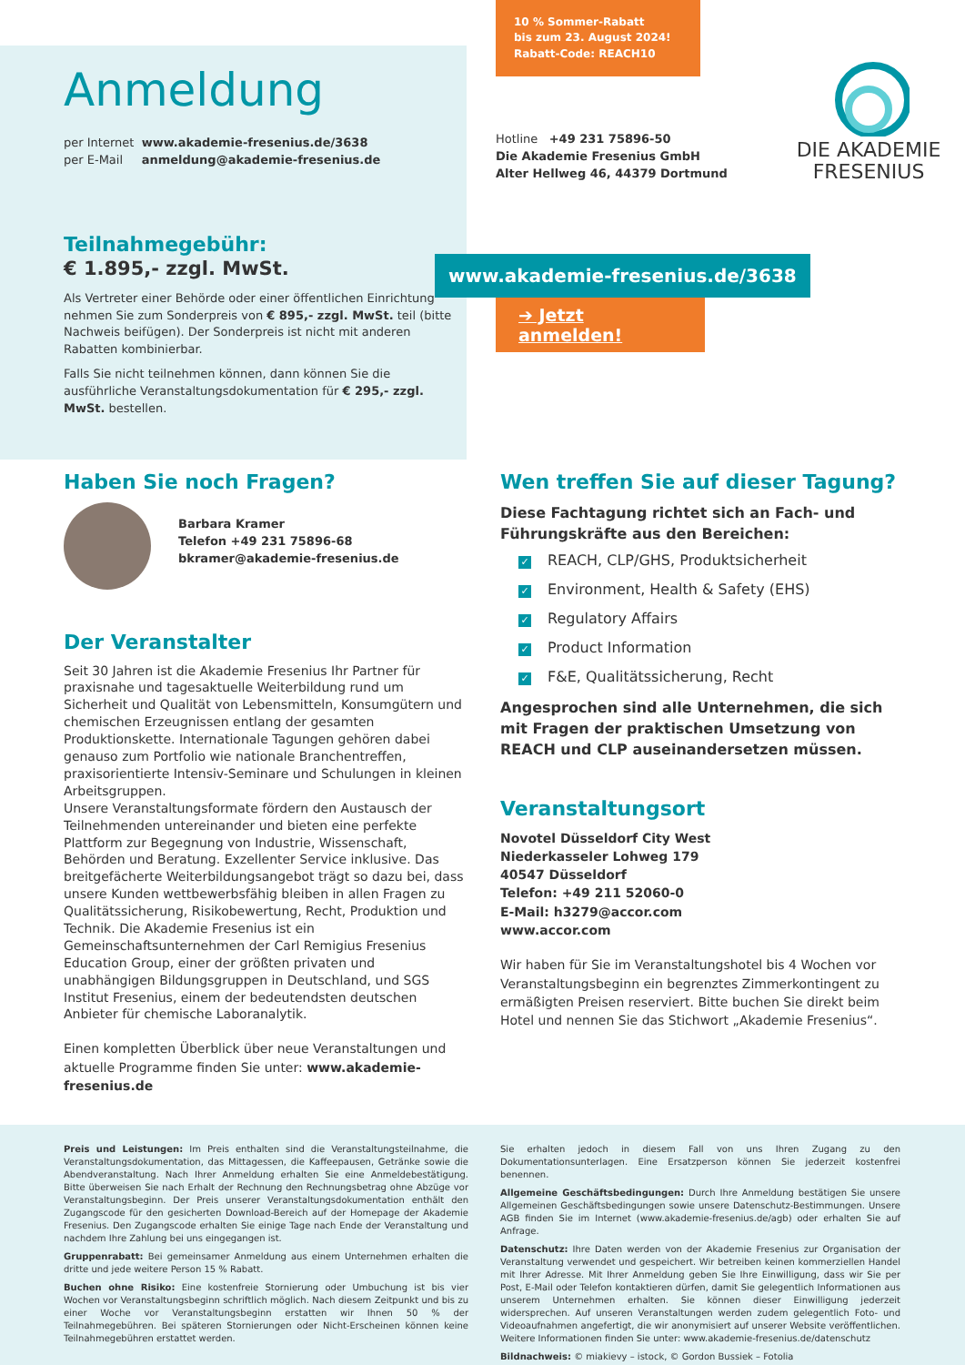Anmeldung
per Internet www.akademie-fresenius.de/3638
per E-Mail anmeldung@akademie-fresenius.de
Teilnahmegebühr:
€ 1.895,- zzgl. MwSt.
Als Vertreter einer Behörde oder einer öffentlichen Einrichtung nehmen Sie zum Sonderpreis von € 895,- zzgl. MwSt. teil (bitte Nachweis beifügen). Der Sonderpreis ist nicht mit anderen Rabatten kombinierbar.
Falls Sie nicht teilnehmen können, dann können Sie die ausführliche Veranstaltungsdokumentation für € 295,- zzgl. MwSt. bestellen.
10 % Sommer-Rabatt
bis zum 23. August 2024!
Rabatt-Code: REACH10
Hotline +49 231 75896-50
Die Akademie Fresenius GmbH
Alter Hellweg 46, 44379 Dortmund
DIE AKADEMIE
FRESENIUS
www.akademie-fresenius.de/3638
➔ Jetzt anmelden!
Haben Sie noch Fragen?
Barbara Kramer
Telefon +49 231 75896-68
bkramer@akademie-fresenius.de
Der Veranstalter
Seit 30 Jahren ist die Akademie Fresenius Ihr Partner für praxisnahe und tagesaktuelle Weiterbildung rund um Sicherheit und Qualität von Lebensmitteln, Konsumgütern und chemischen Erzeugnissen entlang der gesamten Produktionskette. Internationale Tagungen gehören dabei genauso zum Portfolio wie nationale Branchentreffen, praxisorientierte Intensiv-Seminare und Schulungen in kleinen Arbeitsgruppen.
Unsere Veranstaltungsformate fördern den Austausch der Teilnehmenden untereinander und bieten eine perfekte Plattform zur Begegnung von Industrie, Wissenschaft, Behörden und Beratung. Exzellenter Service inklusive. Das breitgefächerte Weiterbildungsangebot trägt so dazu bei, dass unsere Kunden wettbewerbsfähig bleiben in allen Fragen zu Qualitätssicherung, Risikobewertung, Recht, Produktion und Technik. Die Akademie Fresenius ist ein Gemeinschaftsunternehmen der Carl Remigius Fresenius Education Group, einer der größten privaten und unabhängigen Bildungsgruppen in Deutschland, und SGS Institut Fresenius, einem der bedeutendsten deutschen Anbieter für chemische Laboranalytik.
Einen kompletten Überblick über neue Veranstaltungen und aktuelle Programme finden Sie unter: www.akademie-fresenius.de
Wen treffen Sie auf dieser Tagung?
Diese Fachtagung richtet sich an Fach- und Führungskräfte aus den Bereichen:
✓ REACH, CLP/GHS, Produktsicherheit
✓ Environment, Health & Safety (EHS)
✓ Regulatory Affairs
✓ Product Information
✓ F&E, Qualitätssicherung, Recht
Angesprochen sind alle Unternehmen, die sich mit Fragen der praktischen Umsetzung von REACH und CLP auseinandersetzen müssen.
Veranstaltungsort
Novotel Düsseldorf City West
Niederkasseler Lohweg 179
40547 Düsseldorf
Telefon: +49 211 52060-0
E-Mail: h3279@accor.com
www.accor.com
Wir haben für Sie im Veranstaltungshotel bis 4 Wochen vor Veranstaltungsbeginn ein begrenztes Zimmerkontingent zu ermäßigten Preisen reserviert. Bitte buchen Sie direkt beim Hotel und nennen Sie das Stichwort „Akademie Fresenius“.
Preis und Leistungen: Im Preis enthalten sind die Veranstaltungsteilnahme, die Veranstaltungsdokumentation, das Mittagessen, die Kaffeepausen, Getränke sowie die Abendveranstaltung. Nach Ihrer Anmeldung erhalten Sie eine Anmeldebestätigung. Bitte überweisen Sie nach Erhalt der Rechnung den Rechnungsbetrag ohne Abzüge vor Veranstaltungsbeginn. Der Preis unserer Veranstaltungsdokumentation enthält den Zugangscode für den gesicherten Download-Bereich auf der Homepage der Akademie Fresenius. Den Zugangscode erhalten Sie einige Tage nach Ende der Veranstaltung und nachdem Ihre Zahlung bei uns eingegangen ist.
Gruppenrabatt: Bei gemeinsamer Anmeldung aus einem Unternehmen erhalten die dritte und jede weitere Person 15 % Rabatt.
Buchen ohne Risiko: Eine kostenfreie Stornierung oder Umbuchung ist bis vier Wochen vor Veranstaltungsbeginn schriftlich möglich. Nach diesem Zeitpunkt und bis zu einer Woche vor Veranstaltungsbeginn erstatten wir Ihnen 50 % der Teilnahmegebühren. Bei späteren Stornierungen oder Nicht-Erscheinen können keine Teilnahmegebühren erstattet werden.
Sie erhalten jedoch in diesem Fall von uns Ihren Zugang zu den Dokumentationsunterlagen. Eine Ersatzperson können Sie jederzeit kostenfrei benennen.
Allgemeine Geschäftsbedingungen: Durch Ihre Anmeldung bestätigen Sie unsere Allgemeinen Geschäftsbedingungen sowie unsere Datenschutz-Bestimmungen. Unsere AGB finden Sie im Internet (www.akademie-fresenius.de/agb) oder erhalten Sie auf Anfrage.
Datenschutz: Ihre Daten werden von der Akademie Fresenius zur Organisation der Veranstaltung verwendet und gespeichert. Wir betreiben keinen kommerziellen Handel mit Ihrer Adresse. Mit Ihrer Anmeldung geben Sie Ihre Einwilligung, dass wir Sie per Post, E-Mail oder Telefon kontaktieren dürfen, damit Sie gelegentlich Informationen aus unserem Unternehmen erhalten. Sie können dieser Einwilligung jederzeit widersprechen. Auf unseren Veranstaltungen werden zudem gelegentlich Foto- und Videoaufnahmen angefertigt, die wir anonymisiert auf unserer Website veröffentlichen. Weitere Informationen finden Sie unter: www.akademie-fresenius.de/datenschutz
Bildnachweis: © miakievy – istock, © Gordon Bussiek – Fotolia